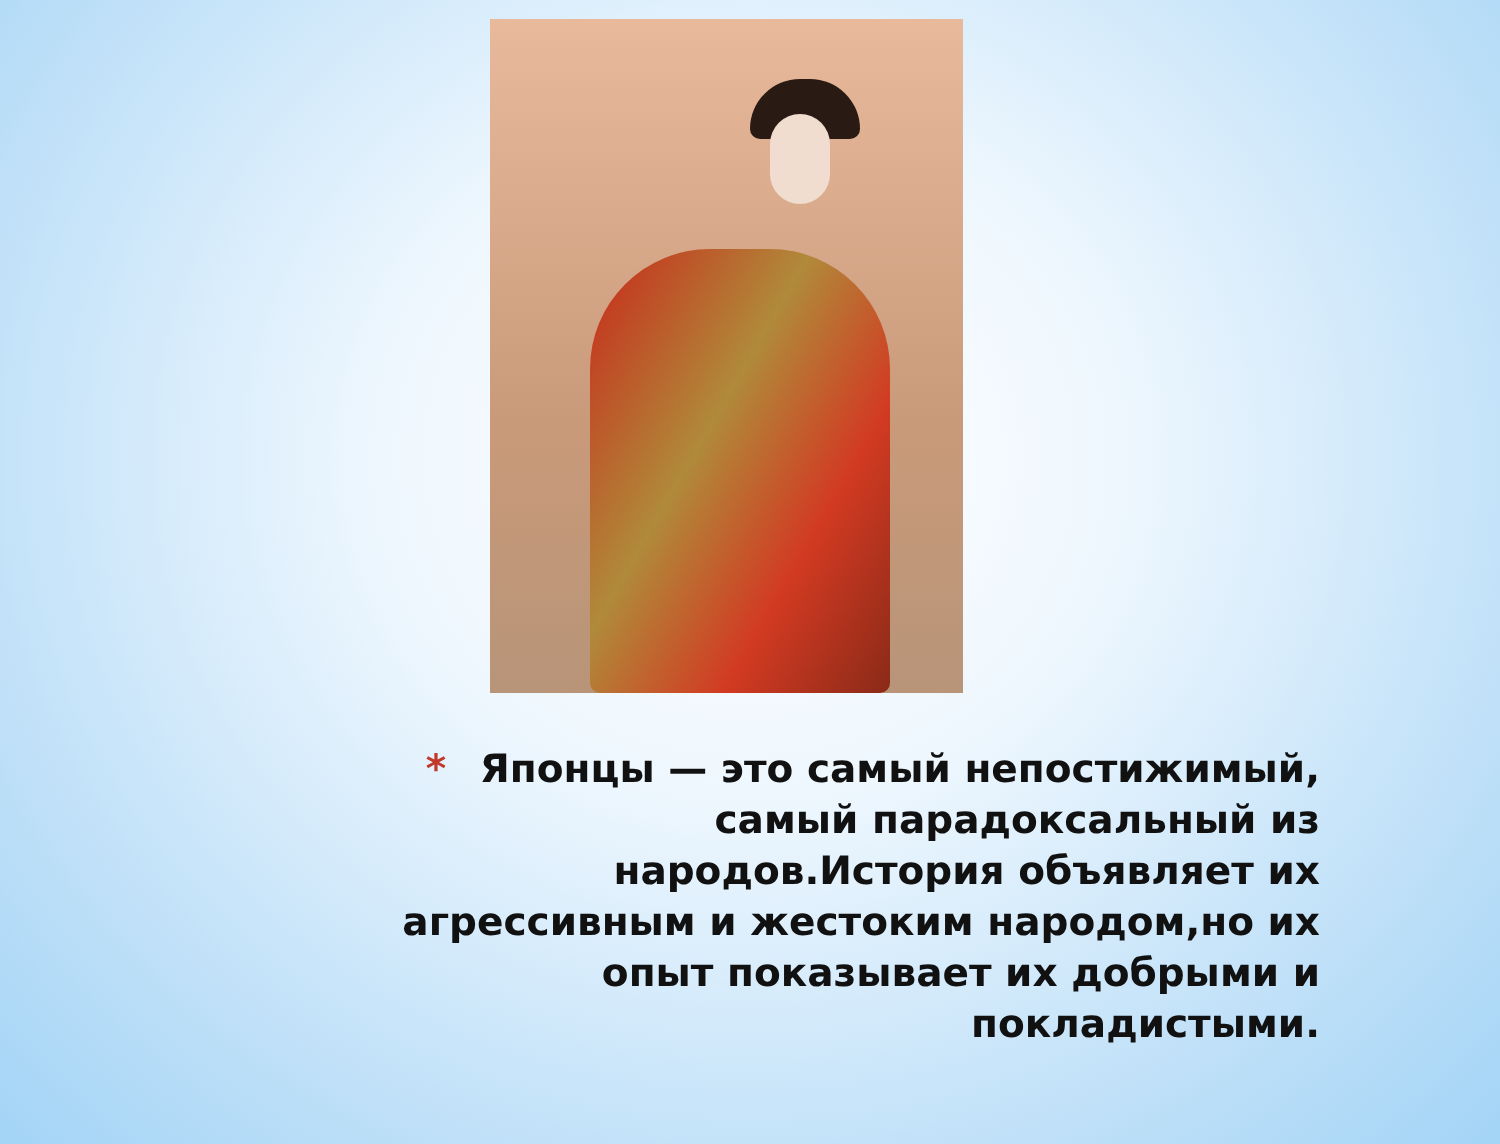* Японцы — это самый непостижимый, самый парадоксальный из народов.История объявляет их агрессивным и жестоким народом,но их опыт показывает их добрыми и покладистыми.